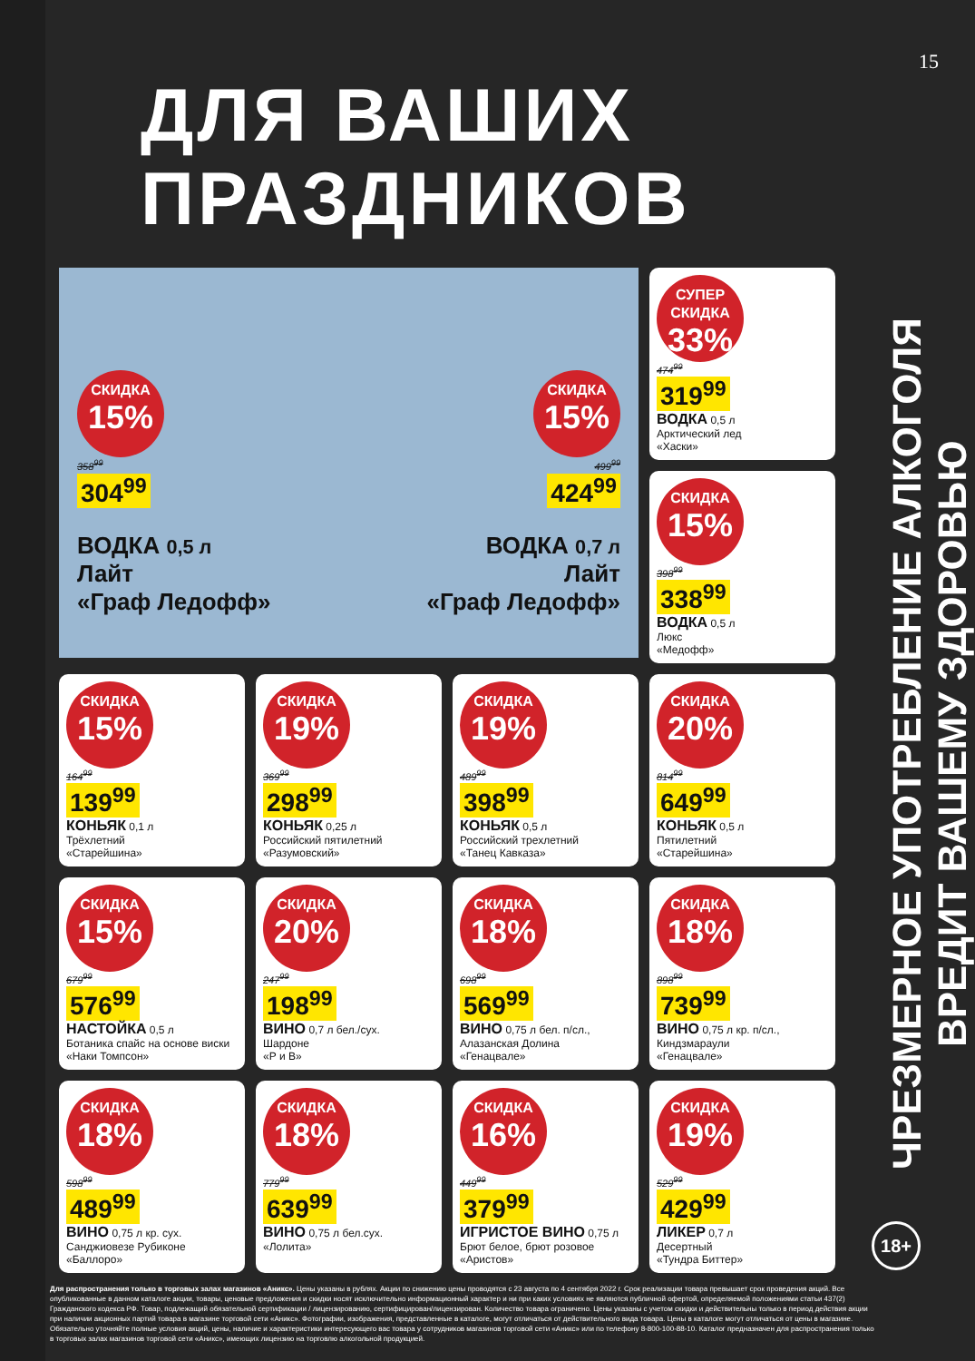15
ДЛЯ ВАШИХ
ПРАЗДНИКОВ
ЧРЕЗМЕРНОЕ УПОТРЕБЛЕНИЕ АЛКОГОЛЯ ВРЕДИТ ВАШЕМУ ЗДОРОВЬЮ
СКИДКА
15%
358<sup>99</sup>
304<sup>99</sup>
ВОДКА 0,5 л
Лайт
«Граф Ледофф»
СКИДКА
15%
499<sup>99</sup>
424<sup>99</sup>
ВОДКА 0,7 л
Лайт
«Граф Ледофф»
СУПЕР СКИДКА
33%
474<sup>99</sup>
319<sup>99</sup>
ВОДКА 0,5 л
Арктический лед
«Хаски»
СКИДКА
15%
398<sup>99</sup>
338<sup>99</sup>
ВОДКА 0,5 л
Люкс
«Медофф»
СКИДКА
15%
164<sup>99</sup>
139<sup>99</sup>
КОНЬЯК 0,1 л
Трёхлетний
«Старейшина»
СКИДКА
19%
369<sup>99</sup>
298<sup>99</sup>
КОНЬЯК 0,25 л
Российский пятилетний
«Разумовский»
СКИДКА
19%
489<sup>99</sup>
398<sup>99</sup>
КОНЬЯК 0,5 л
Российский трехлетний
«Танец Кавказа»
СКИДКА
20%
814<sup>99</sup>
649<sup>99</sup>
КОНЬЯК 0,5 л
Пятилетний
«Старейшина»
СКИДКА
15%
679<sup>99</sup>
576<sup>99</sup>
НАСТОЙКА 0,5 л
Ботаника спайс на основе виски
«Наки Томпсон»
СКИДКА
20%
247<sup>99</sup>
198<sup>99</sup>
ВИНО 0,7 л бел./сух.
Шардоне
«Р и В»
СКИДКА
18%
698<sup>99</sup>
569<sup>99</sup>
ВИНО 0,75 л бел. п/сл.,
Алазанская Долина
«Генацвале»
СКИДКА
18%
898<sup>99</sup>
739<sup>99</sup>
ВИНО 0,75 л кр. п/сл.,
Киндзмараули
«Генацвале»
СКИДКА
18%
598<sup>99</sup>
489<sup>99</sup>
ВИНО 0,75 л кр. сух.
Санджиовезе Рубиконе
«Баллоро»
СКИДКА
18%
779<sup>99</sup>
639<sup>99</sup>
ВИНО 0,75 л бел.сух.
«Лолита»
СКИДКА
16%
449<sup>99</sup>
379<sup>99</sup>
ИГРИСТОЕ ВИНО 0,75 л
Брют белое, брют розовое
«Аристов»
СКИДКА
19%
529<sup>99</sup>
429<sup>99</sup>
ЛИКЕР 0,7 л
Десертный
«Тундра Биттер»
Для распространения только в торговых залах магазинов «Аникс». Цены указаны в рублях. Акции по снижению цены проводятся с 23 августа по 4 сентября 2022 г. Срок реализации товара превышает срок проведения акций. Все опубликованные в данном каталоге акции, товары, ценовые предложения и скидки носят исключительно информационный характер и ни при каких условиях не являются публичной офертой, определяемой положениями статьи 437(2) Гражданского кодекса РФ. Товар, подлежащий обязательной сертификации / лицензированию, сертифицирован/лицензирован. Количество товара ограничено. Цены указаны с учетом скидки и действительны только в период действия акции при наличии акционных партий товара в магазине торговой сети «Аникс». Фотографии, изображения, представленные в каталоге, могут отличаться от действительного вида товара. Цены в каталоге могут отличаться от цены в магазине. Обязательно уточняйте полные условия акций, цены, наличие и характеристики интересующего вас товара у сотрудников магазинов торговой сети «Аникс» или по телефону 8-800-100-88-10. Каталог предназначен для распространения только в торговых залах магазинов торговой сети «Аникс», имеющих лицензию на торговлю алкогольной продукцией.
18+